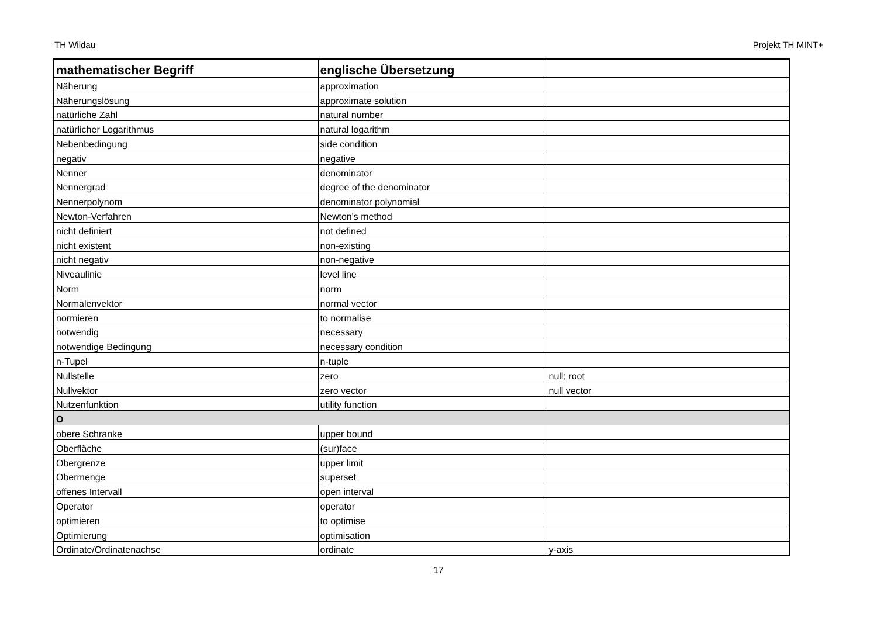TH Wildau Projekt TH MINT+
| mathematischer Begriff | englische Übersetzung | |
| --- | --- | --- |
| Näherung | approximation | |
| Näherungslösung | approximate solution | |
| natürliche Zahl | natural number | |
| natürlicher Logarithmus | natural logarithm | |
| Nebenbedingung | side condition | |
| negativ | negative | |
| Nenner | denominator | |
| Nennergrad | degree of the denominator | |
| Nennerpolynom | denominator polynomial | |
| Newton-Verfahren | Newton's method | |
| nicht definiert | not defined | |
| nicht existent | non-existing | |
| nicht negativ | non-negative | |
| Niveaulinie | level line | |
| Norm | norm | |
| Normalenvektor | normal vector | |
| normieren | to normalise | |
| notwendig | necessary | |
| notwendige Bedingung | necessary condition | |
| n-Tupel | n-tuple | |
| Nullstelle | zero | null; root |
| Nullvektor | zero vector | null vector |
| Nutzenfunktion | utility function | |
| O | | |
| obere Schranke | upper bound | |
| Oberfläche | (sur)face | |
| Obergrenze | upper limit | |
| Obermenge | superset | |
| offenes Intervall | open interval | |
| Operator | operator | |
| optimieren | to optimise | |
| Optimierung | optimisation | |
| Ordinate/Ordinatenachse | ordinate | y-axis |
17